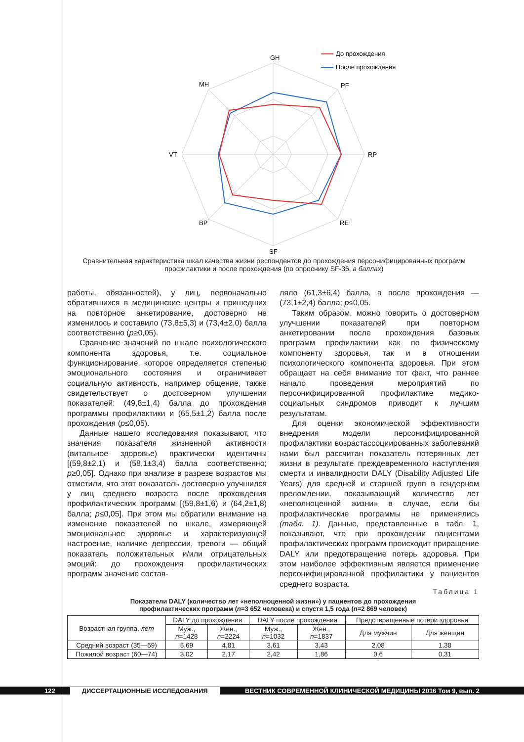GH
PF
RP
RE
SF
BP
VT
MH
До прохождения
После прохождения
Сравнительная характеристика шкал качества жизни респондентов до прохождения персонифицированных программ профилактики и после прохождения (по опроснику SF-36, в баллах)
работы, обязанностей), у лиц, первоначально обратившихся в медицинские центры и пришедших на повторное анкетирование, достоверно не изменилось и составило (73,8±5,3) и (73,4±2,0) балла соответственно (p≥0,05).
Сравнение значений по шкале психологического компонента здоровья, т.е. социальное функционирование, которое определяется степенью эмоционального состояния и ограничивает социальную активность, например общение, также свидетельствует о достоверном улучшении показателей: (49,8±1,4) балла до прохождения программы профилактики и (65,5±1,2) балла после прохождения (p≤0,05).
Данные нашего исследования показывают, что значения показателя жизненной активности (витальное здоровье) практически идентичны [(59,8±2,1) и (58,1±3,4) балла соответственно; p≥0,05]. Однако при анализе в разрезе возрастов мы отметили, что этот показатель достоверно улучшился у лиц среднего возраста после прохождения профилактических программ [(59,8±1,6) и (64,2±1,8) балла; p≤0,05]. При этом мы обратили внимание на изменение показателей по шкале, измеряющей эмоциональное здоровье и характеризующей настроение, наличие депрессии, тревоги — общий показатель положительных и/или отрицательных эмоций: до прохождения профилактических программ значение состав-
ляло (61,3±6,4) балла, а после прохождения — (73,1±2,4) балла; p≤0,05.
Таким образом, можно говорить о достоверном улучшении показателей при повторном анкетировании после прохождения базовых программ профилактики как по физическому компоненту здоровья, так и в отношении психологического компонента здоровья. При этом обращает на себя внимание тот факт, что раннее начало проведения мероприятий по персонифицированной профилактике медико-социальных синдромов приводит к лучшим результатам.
Для оценки экономической эффективности внедрения модели персонифицированной профилактики возрастассоциированных заболеваний нами был рассчитан показатель потерянных лет жизни в результате преждевременного наступления смерти и инвалидности DALY (Disability Adjusted Life Years) для средней и старшей групп в гендерном преломлении, показывающий количество лет «неполноценной жизни» в случае, если бы профилактические программы не применялись (табл. 1). Данные, представленные в табл. 1, показывают, что при прохождении пациентами профилактических программ происходит приращение DALY или предотвращение потерь здоровья. При этом наиболее эффективным является применение персонифицированной профилактики у пациентов среднего возраста.
Таблица 1
Показатели DALY (количество лет «неполноценной жизни») у пациентов до прохождения
профилактических программ (n=3 652 человека) и спустя 1,5 года (n=2 869 человек)
| Возрастная группа, лет | DALY до прохождения | | DALY после прохождения | | Предотвращенные потери здоровья | |
| --- | --- | --- | --- | --- | --- | --- |
| | Муж., n =1428 | Жен., n =2224 | Муж., n =1032 | Жен., n =1837 | Для мужчин | Для женщин |
| Средний возраст (35—59) | 5,69 | 4,81 | 3,61 | 3,43 | 2,08 | 1,38 |
| Пожилой возраст (60—74) | 3,02 | 2,17 | 2,42 | 1,86 | 0,6 | 0,31 |
122 ДИССЕРТАЦИОННЫЕ ИССЛЕДОВАНИЯ ВЕСТНИК СОВРЕМЕННОЙ КЛИНИЧЕСКОЙ МЕДИЦИНЫ 2016 Том 9, вып. 2